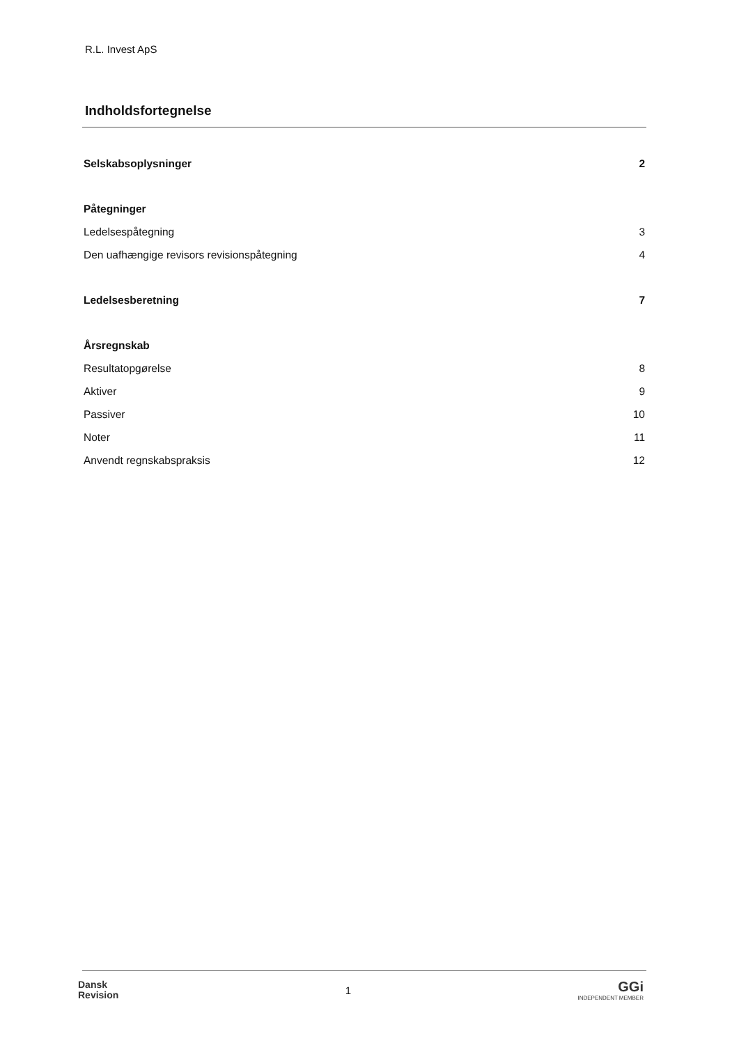R.L. Invest ApS
Indholdsfortegnelse
Selskabsoplysninger 2
Påtegninger
Ledelsespåtegning 3
Den uafhængige revisors revisionspåtegning 4
Ledelsesberetning 7
Årsregnskab
Resultatopgørelse 8
Aktiver 9
Passiver 10
Noter 11
Anvendt regnskabspraksis 12
Dansk
Revision
1
GGi
INDEPENDENT MEMBER